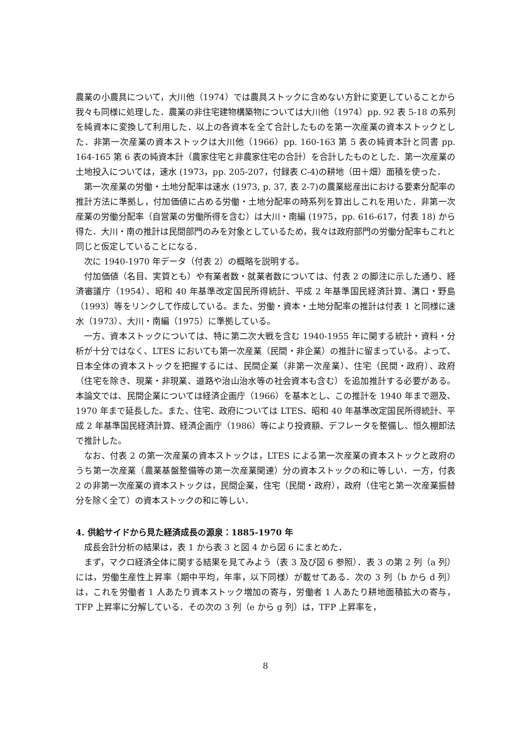農業の小農具について，大川他（1974）では農具ストックに含めない方針に変更していることから我々も同様に処理した．農業の非住宅建物構築物については大川他（1974）pp. 92 表 5-18 の系列を純資本に変換して利用した．以上の各資本を全て合計したものを第一次産業の資本ストックとした．非第一次産業の資本ストックは大川他（1966）pp. 160-163 第 5 表の純資本計と同書 pp. 164-165 第 6 表の純資本計（農家住宅と非農家住宅の合計）を合計したものとした．第一次産業の土地投入については，速水 (1973，pp. 205-207，付録表 C-4)の耕地（田＋畑）面積を使った．
第一次産業の労働・土地分配率は速水 (1973, p. 37, 表 2-7)の農業総産出における要素分配率の推計方法に準拠し，付加価値に占める労働・土地分配率の時系列を算出しこれを用いた．非第一次産業の労働分配率（自営業の労働所得を含む）は大川・南編 (1975，pp. 616-617，付表 18) から得た．大川・南の推計は民間部門のみを対象としているため，我々は政府部門の労働分配率もこれと同じと仮定していることになる．
次に 1940-1970 年データ（付表 2）の概略を説明する。
付加価値（名目、実質とも）や有業者数・就業者数については、付表 2 の脚注に示した通り、経済審議庁（1954）、昭和 40 年基準改定国民所得統計、平成 2 年基準国民経済計算、溝口・野島（1993）等をリンクして作成している。また、労働・資本・土地分配率の推計は付表 1 と同様に速水（1973）、大川・南編（1975）に準拠している。
一方、資本ストックについては、特に第二次大戦を含む 1940-1955 年に関する統計・資料・分析が十分ではなく、LTES においても第一次産業（民間・非企業）の推計に留まっている。よって、日本全体の資本ストックを把握するには、民間企業（非第一次産業）、住宅（民間・政府）、政府（住宅を除き、現業・非現業、道路や治山治水等の社会資本も含む）を追加推計する必要がある。本論文では、民間企業については経済企画庁（1966）を基本とし、この推計を 1940 年まで遡及、1970 年まで延長した。また、住宅、政府については LTES、昭和 40 年基準改定国民所得統計、平成 2 年基準国民経済計算、経済企画庁（1986）等により投資額、デフレータを整備し、恒久棚卸法で推計した。
なお、付表 2 の第一次産業の資本ストックは，LTES による第一次産業の資本ストックと政府のうち第一次産業（農業基盤整備等の第一次産業関連）分の資本ストックの和に等しい．一方，付表 2 の非第一次産業の資本ストックは，民間企業，住宅（民間・政府），政府（住宅と第一次産業振替分を除く全て）の資本ストックの和に等しい．
4. 供給サイドから見た経済成長の源泉：1885-1970 年
成長会計分析の結果は，表 1 から表 3 と図 4 から図 6 にまとめた．
まず，マクロ経済全体に関する結果を見てみよう（表 3 及び図 6 参照）．表 3 の第 2 列（a 列）には，労働生産性上昇率（期中平均，年率，以下同様）が載せてある．次の 3 列（b から d 列）は，これを労働者 1 人あたり資本ストック増加の寄与，労働者 1 人あたり耕地面積拡大の寄与， TFP 上昇率に分解している．その次の 3 列（e から g 列）は，TFP 上昇率を，
8